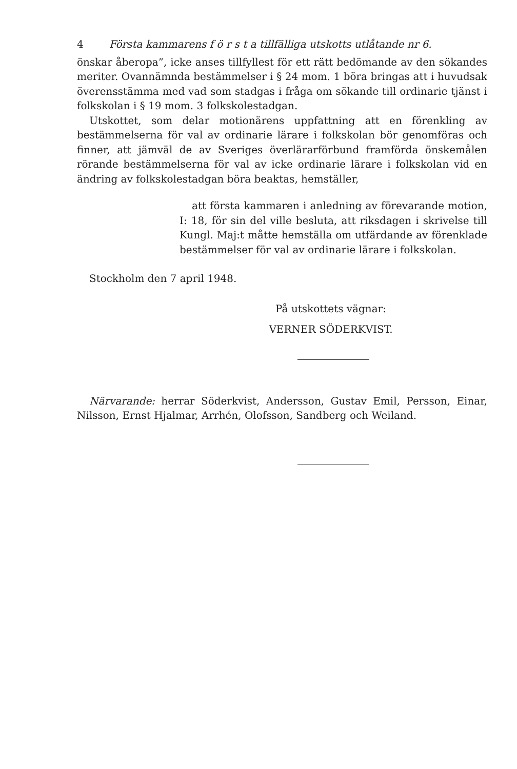4 Första kammarens f ö r s t a tillfälliga utskotts utlåtande nr 6.
önskar åberopa”, icke anses tillfyllest för ett rätt bedömande av den sökandes meriter. Ovannämnda bestämmelser i § 24 mom. 1 böra bringas att i huvudsak överensstämma med vad som stadgas i fråga om sökande till ordinarie tjänst i folkskolan i § 19 mom. 3 folkskolestadgan.
Utskottet, som delar motionärens uppfattning att en förenkling av bestämmelserna för val av ordinarie lärare i folkskolan bör genomföras och finner, att jämväl de av Sveriges överlärarförbund framförda önskemålen rörande bestämmelserna för val av icke ordinarie lärare i folkskolan vid en ändring av folkskolestadgan böra beaktas, hemställer,
att första kammaren i anledning av förevarande motion, I: 18, för sin del ville besluta, att riksdagen i skrivelse till Kungl. Maj:t måtte hemställa om utfärdande av förenklade bestämmelser för val av ordinarie lärare i folkskolan.
Stockholm den 7 april 1948.
På utskottets vägnar:
VERNER SÖDERKVIST.
Närvarande: herrar Söderkvist, Andersson, Gustav Emil, Persson, Einar, Nilsson, Ernst Hjalmar, Arrhén, Olofsson, Sandberg och Weiland.